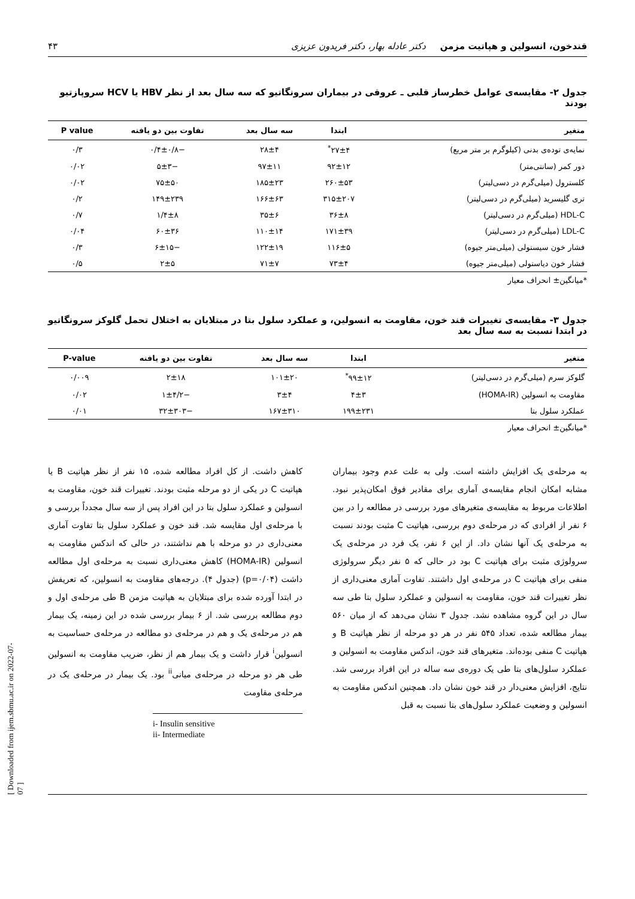قندخون، انسولین و هپاتیت مزمن دکتر عادله بهار، دکتر فریدون عزیزی ۴۳
جدول ۲- مقایسه‌ی عوامل خطرساز قلبی ـ عروقی در بیماران سرونگاتیو که سه سال بعد از نظر HBV یا HCV سروپازتیو بودند
| متغیر | ابتدا | سه سال بعد | تفاوت بین دو یافته | P value |
| --- | --- | --- | --- | --- |
| نمایه‌ی توده‌ی بدنی (کیلوگرم بر متر مربع) | ۲۷±۴<sup>*</sup> | ۲۸±۴ | −۰/۴±۰/۸ | ۰/۳ |
| دور کمر (سانتی‌متر) | ۹۲±۱۲ | ۹۷±۱۱ | −۵±۳ | ۰/۰۲ |
| کلسترول (میلی‌گرم در دسی‌لیتر) | ۲۶۰±۵۳ | ۱۸۵±۲۳ | ۷۵±۵۰ | ۰/۰۲ |
| تری گلیسرید (میلی‌گرم در دسی‌لیتر) | ۳۱۵±۲۰۷ | ۱۶۶±۶۳ | ۱۴۹±۲۳۹ | ۰/۲ |
| HDL-C (میلی‌گرم در دسی‌لیتر) | ۳۶±۸ | ۳۵±۶ | ۱/۴±۸ | ۰/۷ |
| LDL-C (میلی‌گرم در دسی‌لیتر) | ۱۷۱±۳۹ | ۱۱۰±۱۴ | ۶۰±۳۶ | ۰/۰۴ |
| فشار خون سیستولی (میلی‌متر جیوه) | ۱۱۶±۵ | ۱۲۲±۱۹ | −۶±۱۵ | ۰/۳ |
| فشار خون دیاستولی (میلی‌متر جیوه) | ۷۳±۴ | ۷۱±۷ | ۲±۵ | ۰/۵ |
*میانگین± انحراف معیار
جدول ۳- مقایسه‌ی تغییرات قند خون، مقاومت به انسولین، و عملکرد سلول بتا در مبتلایان به اختلال تحمل گلوکز سرونگاتیو در ابتدا نسبت به سه سال بعد
| متغیر | ابتدا | سه سال بعد | تفاوت بین دو یافته | P-value |
| --- | --- | --- | --- | --- |
| گلوکز سرم (میلی‌گرم در دسی‌لیتر) | ۹۹±۱۲<sup>*</sup> | ۱۰۱±۲۰ | ۲±۱۸ | ۰/۰۰۹ |
| مقاومت به انسولین (HOMA-IR) | ۴±۳ | ۳±۴ | −۱±۴/۲ | ۰/۰۲ |
| عملکرد سلول بتا | ۱۹۹±۲۳۱ | ۱۶۷±۳۱۰ | −۳۲±۳۰۳ | ۰/۰۱ |
*میانگین± انحراف معیار
به مرحله‌ی یک افزایش داشته است. ولی به علت عدم وجود بیماران مشابه امکان انجام مقایسه‌ی آماری برای مقادیر فوق امکان‌پذیر نبود. اطلاعات مربوط به مقایسه‌ی متغیرهای مورد بررسی در مطالعه را در بین ۶ نفر از افرادی که در مرحله‌ی دوم بررسی، هپاتیت C مثبت بودند نسبت به مرحله‌ی یک آنها نشان داد. از این ۶ نفر، یک فرد در مرحله‌ی یک سرولوژی مثبت برای هپاتیت C بود در حالی که ۵ نفر دیگر سرولوژی منفی برای هپاتیت C در مرحله‌ی اول داشتند. تفاوت آماری معنی‌داری از نظر تغییرات قند خون، مقاومت به انسولین و عملکرد سلول بتا طی سه سال در این گروه مشاهده نشد. جدول ۳ نشان می‌دهد که از میان ۵۶۰ بیمار مطالعه شده، تعداد ۵۴۵ نفر در هر دو مرحله از نظر هپاتیت B و هپاتیت C منفی بوده‌اند. متغیرهای قند خون، اندکس مقاومت به انسولین و عملکرد سلول‌های بتا طی یک دوره‌ی سه ساله در این افراد بررسی شد. نتایج، افزایش معنی‌دار در قند خون نشان داد. همچنین اندکس مقاومت به انسولین و وضعیت عملکرد سلول‌های بتا نسبت به قبل
کاهش داشت. از کل افراد مطالعه شده، ۱۵ نفر از نظر هپاتیت B یا هپاتیت C در یکی از دو مرحله مثبت بودند. تغییرات قند خون، مقاومت به انسولین و عملکرد سلول بتا در این افراد پس از سه سال مجدداً بررسی و با مرحله‌ی اول مقایسه شد. قند خون و عملکرد سلول بتا تفاوت آماری معنی‌داری در دو مرحله با هم نداشتند، در حالی که اندکس مقاومت به انسولین (HOMA-IR) کاهش معنی‌داری نسبت به مرحله‌ی اول مطالعه داشت (p=۰/۰۴) (جدول ۴). درجه‌های مقاومت به انسولین، که تعریفش در ابتدا آورده شده برای مبتلایان به هپاتیت مزمن B طی مرحله‌ی اول و دوم مطالعه بررسی شد. از ۶ بیمار بررسی شده در این زمینه، یک بیمار هم در مرحله‌ی یک و هم در مرحله‌ی دو مطالعه در مرحله‌ی حساسیت به انسولین<sup>i</sup> قرار داشت و یک بیمار هم از نظر، ضریب مقاومت به انسولین طی هر دو مرحله در مرحله‌ی میانی<sup>ii</sup> بود. یک بیمار در مرحله‌ی یک در مرحله‌ی مقاومت
i- Insulin sensitive
ii- Intermediate
[ Downloaded from ijem.sbmu.ac.ir on 2022-07-07 ]